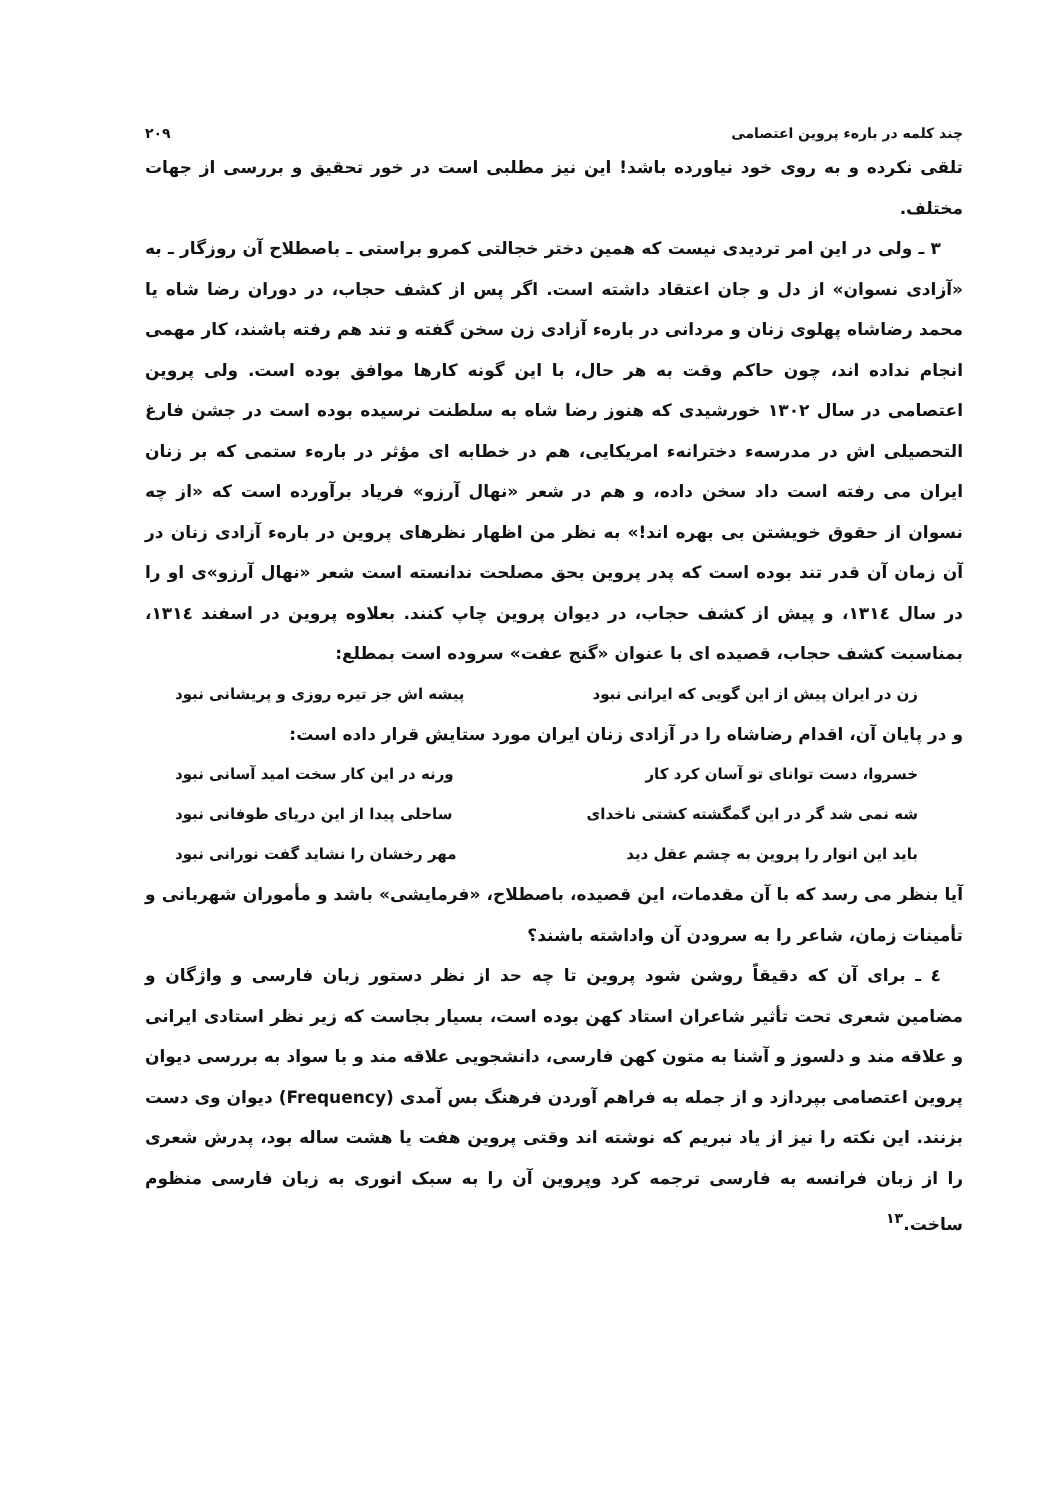چند کلمه در بارهء پروین اعتصامی ۲۰۹
تلقی نکرده و به روی خود نیاورده باشد! این نیز مطلبی است در خور تحقیق و بررسی از جهات مختلف.
۳ ـ ولی در این امر تردیدی نیست که همین دختر خجالتی کمرو براستی ـ باصطلاح آن روزگار ـ به «آزادی نسوان» از دل و جان اعتقاد داشته است. اگر پس از کشف حجاب، در دوران رضا شاه یا محمد رضاشاه پهلوی زنان و مردانی در بارهء آزادی زن سخن گفته و تند هم رفته باشند، کار مهمی انجام نداده اند، چون حاکم وقت به هر حال، با این گونه کارها موافق بوده است. ولی پروین اعتصامی در سال ۱۳۰۲ خورشیدی که هنوز رضا شاه به سلطنت نرسیده بوده است در جشن فارغ التحصیلی اش در مدرسهء دخترانهء امریکایی، هم در خطابه ای مؤثر در بارهء ستمی که بر زنان ایران می رفته است داد سخن داده، و هم در شعر «نهال آرزو» فریاد برآورده است که «از چه نسوان از حقوق خویشتن بی بهره اند!» به نظر من اظهار نظرهای پروین در بارهء آزادی زنان در آن زمان آن قدر تند بوده است که پدر پروین بحق مصلحت ندانسته است شعر «نهال آرزو»ی او را در سال ۱۳۱٤، و پیش از کشف حجاب، در دیوان پروین چاپ کنند. بعلاوه پروین در اسفند ۱۳۱٤، بمناسبت کشف حجاب، قصیده ای با عنوان «گنج عفت» سروده است بمطلع:
زن در ایران پیش از این گویی که ایرانی نبود پیشه اش جز تیره روزی و پریشانی نبود
و در پایان آن، اقدام رضاشاه را در آزادی زنان ایران مورد ستایش قرار داده است:
خسروا، دست توانای تو آسان کرد کار ورنه در این کار سخت امید آسانی نبود
شه نمی شد گر در این گمگشته کشتی ناخدای ساحلی پیدا از این دریای طوفانی نبود
باید این انوار را پروین به چشم عقل دید مهر رخشان را نشاید گفت نورانی نبود
آیا بنظر می رسد که با آن مقدمات، این قصیده، باصطلاح، «فرمایشی» باشد و مأموران شهربانی و تأمینات زمان، شاعر را به سرودن آن واداشته باشند؟
٤ ـ برای آن که دقیقاً روشن شود پروین تا چه حد از نظر دستور زبان فارسی و واژگان و مضامین شعری تحت تأثیر شاعران استاد کهن بوده است، بسیار بجاست که زیر نظر استادی ایرانی و علاقه مند و دلسوز و آشنا به متون کهن فارسی، دانشجویی علاقه مند و با سواد به بررسی دیوان پروین اعتصامی بپردازد و از جمله به فراهم آوردن فرهنگ بس آمدی (Frequency) دیوان وی دست بزنند. این نکته را نیز از یاد نبریم که نوشته اند وقتی پروین هفت یا هشت ساله بود، پدرش شعری را از زبان فرانسه به فارسی ترجمه کرد وپروین آن را به سبک انوری به زبان فارسی منظوم ساخت.<sup>۱۳</sup>